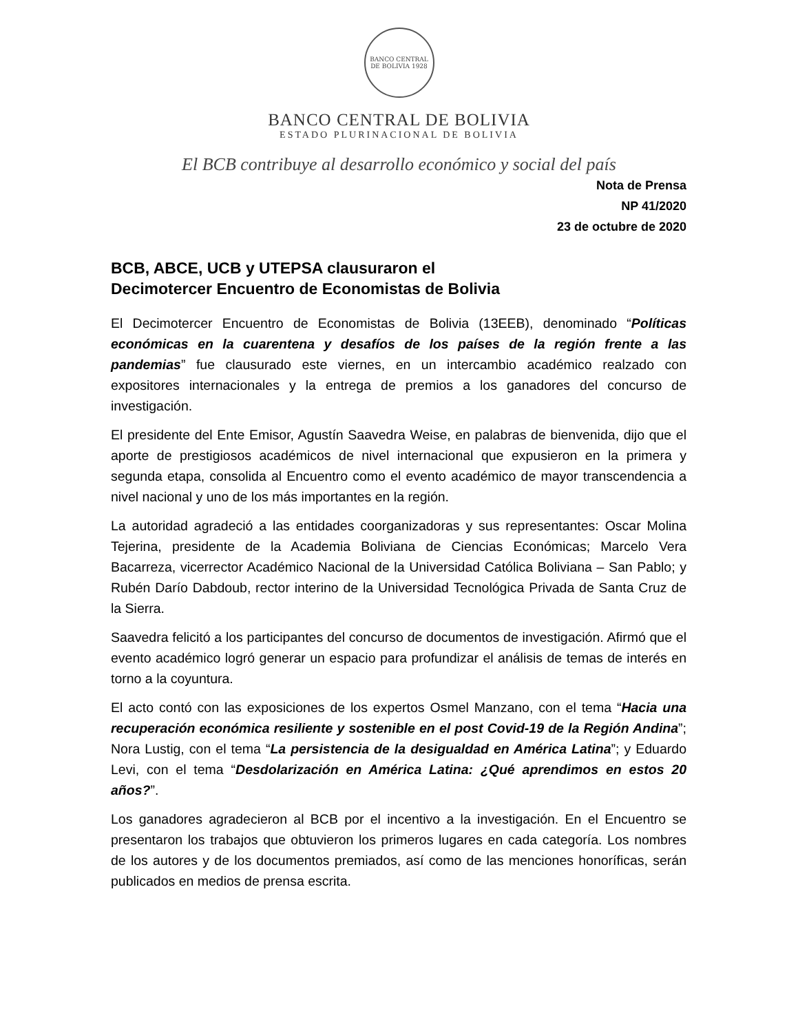BANCO CENTRAL DE BOLIVIA 1928
BANCO CENTRAL DE BOLIVIA
ESTADO PLURINACIONAL DE BOLIVIA
El BCB contribuye al desarrollo económico y social del país
Nota de Prensa
NP 41/2020
23 de octubre de 2020
BCB, ABCE, UCB y UTEPSA clausuraron el
Decimotercer Encuentro de Economistas de Bolivia
El Decimotercer Encuentro de Economistas de Bolivia (13EEB), denominado “Políticas económicas en la cuarentena y desafíos de los países de la región frente a las pandemias” fue clausurado este viernes, en un intercambio académico realzado con expositores internacionales y la entrega de premios a los ganadores del concurso de investigación.
El presidente del Ente Emisor, Agustín Saavedra Weise, en palabras de bienvenida, dijo que el aporte de prestigiosos académicos de nivel internacional que expusieron en la primera y segunda etapa, consolida al Encuentro como el evento académico de mayor transcendencia a nivel nacional y uno de los más importantes en la región.
La autoridad agradeció a las entidades coorganizadoras y sus representantes: Oscar Molina Tejerina, presidente de la Academia Boliviana de Ciencias Económicas; Marcelo Vera Bacarreza, vicerrector Académico Nacional de la Universidad Católica Boliviana – San Pablo; y Rubén Darío Dabdoub, rector interino de la Universidad Tecnológica Privada de Santa Cruz de la Sierra.
Saavedra felicitó a los participantes del concurso de documentos de investigación. Afirmó que el evento académico logró generar un espacio para profundizar el análisis de temas de interés en torno a la coyuntura.
El acto contó con las exposiciones de los expertos Osmel Manzano, con el tema “Hacia una recuperación económica resiliente y sostenible en el post Covid-19 de la Región Andina”; Nora Lustig, con el tema “La persistencia de la desigualdad en América Latina”; y Eduardo Levi, con el tema “Desdolarización en América Latina: ¿Qué aprendimos en estos 20 años?”.
Los ganadores agradecieron al BCB por el incentivo a la investigación. En el Encuentro se presentaron los trabajos que obtuvieron los primeros lugares en cada categoría. Los nombres de los autores y de los documentos premiados, así como de las menciones honoríficas, serán publicados en medios de prensa escrita.